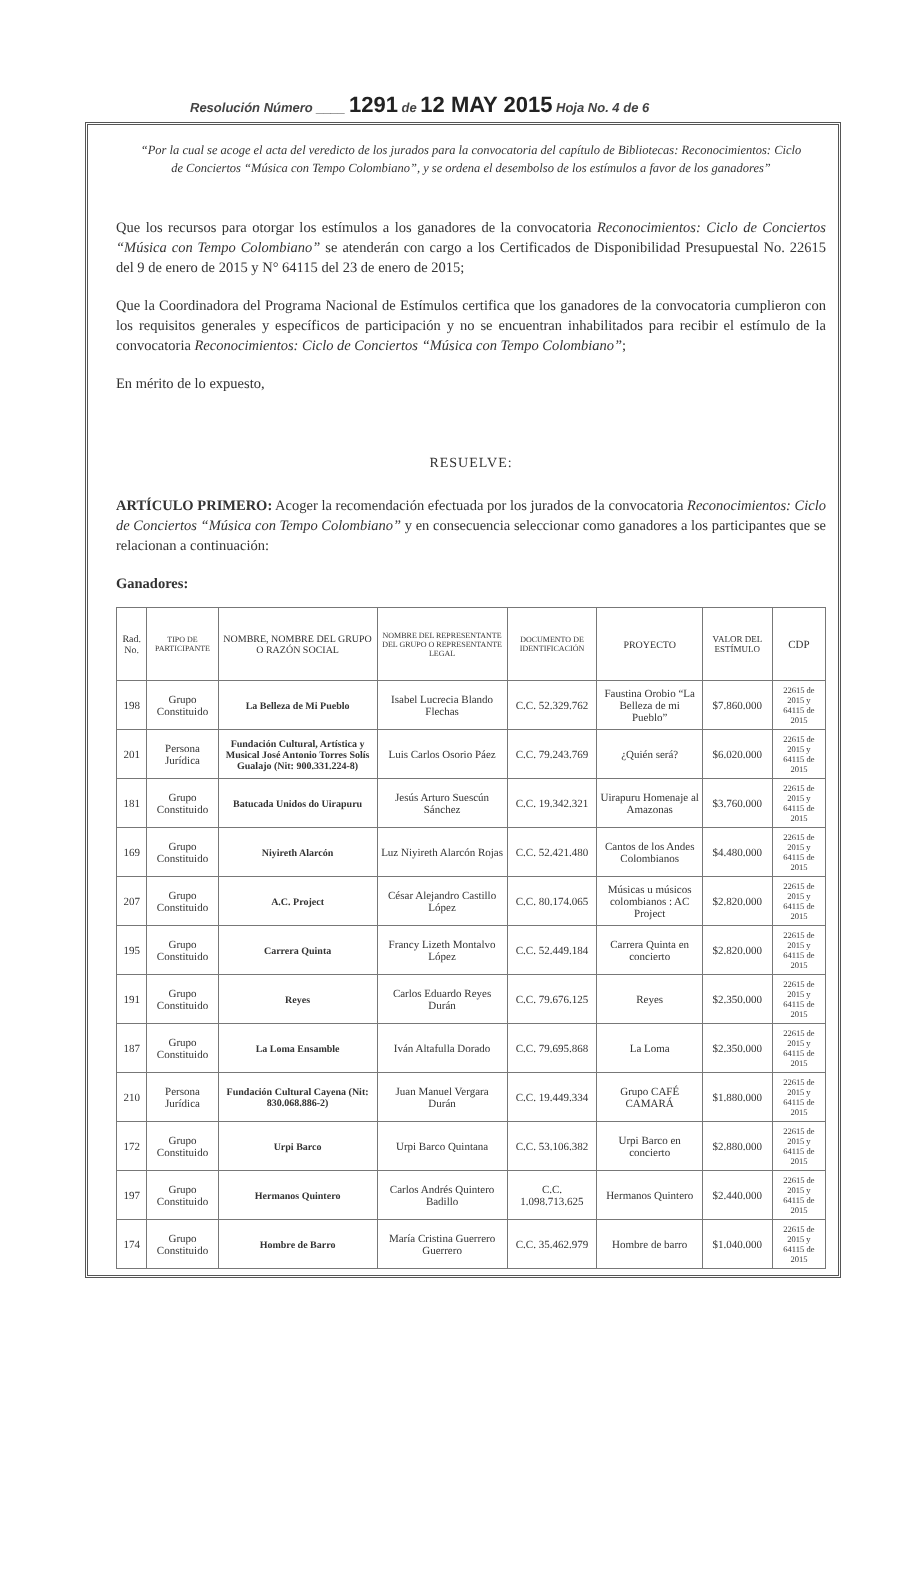Resolución Número ____ 1291 de 12 MAY 2015 Hoja No. 4 de 6
“Por la cual se acoge el acta del veredicto de los jurados para la convocatoria del capítulo de Bibliotecas: Reconocimientos: Ciclo de Conciertos “Música con Tempo Colombiano”, y se ordena el desembolso de los estímulos a favor de los ganadores”
Que los recursos para otorgar los estímulos a los ganadores de la convocatoria Reconocimientos: Ciclo de Conciertos “Música con Tempo Colombiano” se atenderán con cargo a los Certificados de Disponibilidad Presupuestal No. 22615 del 9 de enero de 2015 y N° 64115 del 23 de enero de 2015;
Que la Coordinadora del Programa Nacional de Estímulos certifica que los ganadores de la convocatoria cumplieron con los requisitos generales y específicos de participación y no se encuentran inhabilitados para recibir el estímulo de la convocatoria Reconocimientos: Ciclo de Conciertos “Música con Tempo Colombiano”;
En mérito de lo expuesto,
RESUELVE:
ARTÍCULO PRIMERO: Acoger la recomendación efectuada por los jurados de la convocatoria Reconocimientos: Ciclo de Conciertos “Música con Tempo Colombiano” y en consecuencia seleccionar como ganadores a los participantes que se relacionan a continuación:
Ganadores:
| Rad. No. | TIPO DE PARTICIPANTE | NOMBRE, NOMBRE DEL GRUPO O RAZÓN SOCIAL | NOMBRE DEL REPRESENTANTE DEL GRUPO O REPRESENTANTE LEGAL | DOCUMENTO DE IDENTIFICACIÓN | PROYECTO | VALOR DEL ESTÍMULO | CDP |
| --- | --- | --- | --- | --- | --- | --- | --- |
| 198 | Grupo Constituido | La Belleza de Mi Pueblo | Isabel Lucrecia Blando Flechas | C.C. 52.329.762 | Faustina Orobio “La Belleza de mi Pueblo” | $7.860.000 | 22615 de 2015 y 64115 de 2015 |
| 201 | Persona Jurídica | Fundación Cultural, Artística y Musical José Antonio Torres Solís Gualajo (Nit: 900.331.224-8) | Luis Carlos Osorio Páez | C.C. 79.243.769 | ¿Quién será? | $6.020.000 | 22615 de 2015 y 64115 de 2015 |
| 181 | Grupo Constituido | Batucada Unidos do Uirapuru | Jesús Arturo Suescún Sánchez | C.C. 19.342.321 | Uirapuru Homenaje al Amazonas | $3.760.000 | 22615 de 2015 y 64115 de 2015 |
| 169 | Grupo Constituido | Niyireth Alarcón | Luz Niyireth Alarcón Rojas | C.C. 52.421.480 | Cantos de los Andes Colombianos | $4.480.000 | 22615 de 2015 y 64115 de 2015 |
| 207 | Grupo Constituido | A.C. Project | César Alejandro Castillo López | C.C. 80.174.065 | Músicas u músicos colombianos : AC Project | $2.820.000 | 22615 de 2015 y 64115 de 2015 |
| 195 | Grupo Constituido | Carrera Quinta | Francy Lizeth Montalvo López | C.C. 52.449.184 | Carrera Quinta en concierto | $2.820.000 | 22615 de 2015 y 64115 de 2015 |
| 191 | Grupo Constituido | Reyes | Carlos Eduardo Reyes Durán | C.C. 79.676.125 | Reyes | $2.350.000 | 22615 de 2015 y 64115 de 2015 |
| 187 | Grupo Constituido | La Loma Ensamble | Iván Altafulla Dorado | C.C. 79.695.868 | La Loma | $2.350.000 | 22615 de 2015 y 64115 de 2015 |
| 210 | Persona Jurídica | Fundación Cultural Cayena (Nit: 830.068.886-2) | Juan Manuel Vergara Durán | C.C. 19.449.334 | Grupo CAFÉ CAMARÁ | $1.880.000 | 22615 de 2015 y 64115 de 2015 |
| 172 | Grupo Constituido | Urpi Barco | Urpi Barco Quintana | C.C. 53.106.382 | Urpi Barco en concierto | $2.880.000 | 22615 de 2015 y 64115 de 2015 |
| 197 | Grupo Constituido | Hermanos Quintero | Carlos Andrés Quintero Badillo | C.C. 1.098.713.625 | Hermanos Quintero | $2.440.000 | 22615 de 2015 y 64115 de 2015 |
| 174 | Grupo Constituido | Hombre de Barro | María Cristina Guerrero Guerrero | C.C. 35.462.979 | Hombre de barro | $1.040.000 | 22615 de 2015 y 64115 de 2015 |